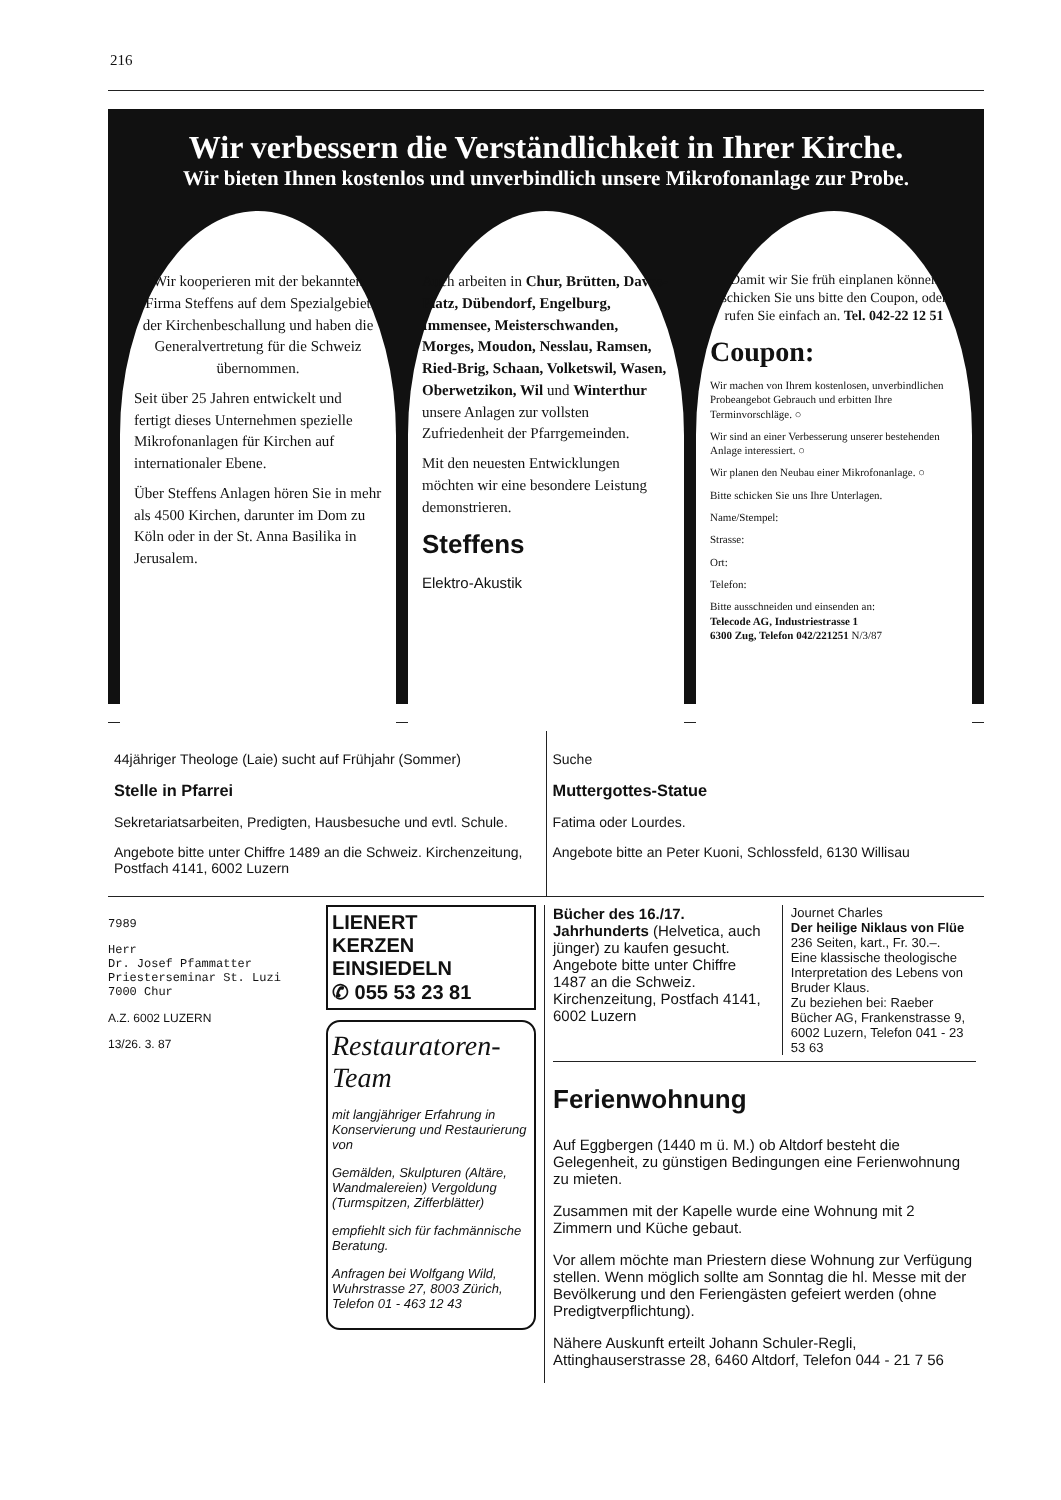216
Wir verbessern die Verständlichkeit in Ihrer Kirche.
Wir bieten Ihnen kostenlos und unverbindlich unsere Mikrofonanlage zur Probe.
Wir kooperieren mit der bekannten Firma Steffens auf dem Spezialgebiet der Kirchenbeschallung und haben die Generalvertretung für die Schweiz übernommen.
Seit über 25 Jahren entwickelt und fertigt dieses Unternehmen spezielle Mikrofonanlagen für Kirchen auf internationaler Ebene.
Über Steffens Anlagen hören Sie in mehr als 4500 Kirchen, darunter im Dom zu Köln oder in der St. Anna Basilika in Jerusalem.
Auch arbeiten in Chur, Brütten, Davos-Platz, Dübendorf, Engelburg, Immensee, Meisterschwanden, Morges, Moudon, Nesslau, Ramsen, Ried-Brig, Schaan, Volketswil, Wasen, Oberwetzikon, Wil und Winterthur unsere Anlagen zur vollsten Zufriedenheit der Pfarrgemeinden.
Mit den neuesten Entwicklungen möchten wir eine besondere Leistung demonstrieren.
Steffens
Elektro-Akustik
Damit wir Sie früh einplanen können schicken Sie uns bitte den Coupon, oder rufen Sie einfach an. Tel. 042-22 12 51
Coupon:
Wir machen von Ihrem kostenlosen, unverbindlichen Probeangebot Gebrauch und erbitten Ihre Terminvorschläge. ○
Wir sind an einer Verbesserung unserer bestehenden Anlage interessiert. ○
Wir planen den Neubau einer Mikrofonanlage. ○
Bitte schicken Sie uns Ihre Unterlagen.
Name/Stempel:
Strasse:
Ort:
Telefon:
Bitte ausschneiden und einsenden an:
Telecode AG, Industriestrasse 1
6300 Zug, Telefon 042/221251 N/3/87
44jähriger Theologe (Laie) sucht auf Frühjahr (Sommer)
Stelle in Pfarrei
Sekretariatsarbeiten, Predigten, Hausbesuche und evtl. Schule.
Angebote bitte unter Chiffre 1489 an die Schweiz. Kirchenzeitung, Postfach 4141, 6002 Luzern
Suche
Muttergottes-Statue
Fatima oder Lourdes.
Angebote bitte an Peter Kuoni, Schlossfeld, 6130 Willisau
7989
Herr
Dr. Josef Pfammatter
Priesterseminar St. Luzi
7000 Chur
A.Z. 6002 LUZERN
13/26. 3. 87
LIENERT
KERZEN
EINSIEDELN
✆ 055 53 23 81
Restauratoren-Team
mit langjähriger Erfahrung in Konservierung und Restaurierung von
Gemälden, Skulpturen (Altäre, Wandmalereien) Vergoldung (Turmspitzen, Zifferblätter)
empfiehlt sich für fachmännische Beratung.
Anfragen bei Wolfgang Wild, Wuhrstrasse 27, 8003 Zürich, Telefon 01 - 463 12 43
Bücher des 16./17. Jahrhunderts (Helvetica, auch jünger) zu kaufen gesucht.
Angebote bitte unter Chiffre 1487 an die Schweiz. Kirchenzeitung, Postfach 4141, 6002 Luzern
Journet Charles
Der heilige Niklaus von Flüe
236 Seiten, kart., Fr. 30.–.
Eine klassische theologische Interpretation des Lebens von Bruder Klaus.
Zu beziehen bei: Raeber Bücher AG, Frankenstrasse 9, 6002 Luzern, Telefon 041 - 23 53 63
Ferienwohnung
Auf Eggbergen (1440 m ü. M.) ob Altdorf besteht die Gelegenheit, zu günstigen Bedingungen eine Ferienwohnung zu mieten.
Zusammen mit der Kapelle wurde eine Wohnung mit 2 Zimmern und Küche gebaut.
Vor allem möchte man Priestern diese Wohnung zur Verfügung stellen. Wenn möglich sollte am Sonntag die hl. Messe mit der Bevölkerung und den Feriengästen gefeiert werden (ohne Predigtverpflichtung).
Nähere Auskunft erteilt Johann Schuler-Regli, Attinghauserstrasse 28, 6460 Altdorf, Telefon 044 - 21 7 56